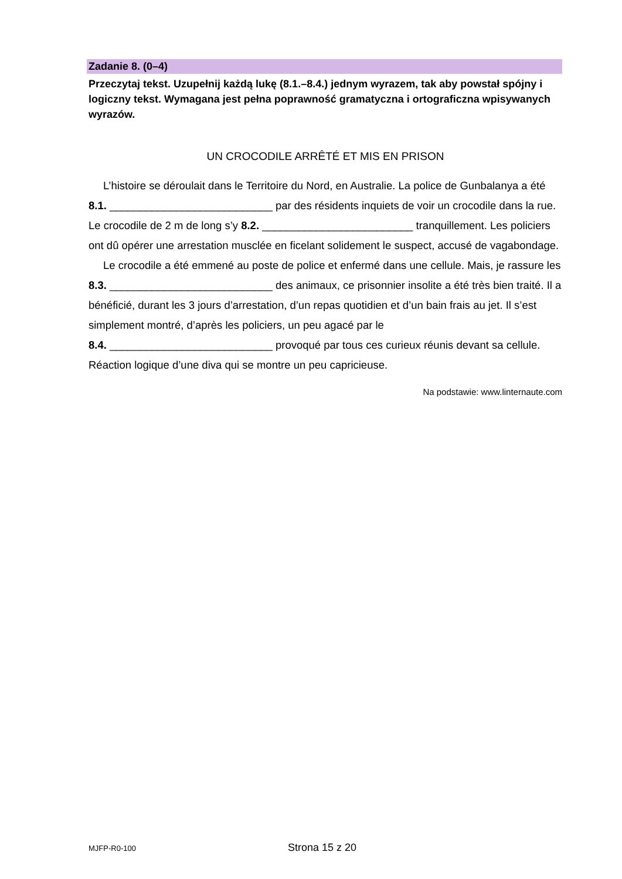Zadanie 8. (0–4)
Przeczytaj tekst. Uzupełnij każdą lukę (8.1.–8.4.) jednym wyrazem, tak aby powstał spójny i logiczny tekst. Wymagana jest pełna poprawność gramatyczna i ortograficzna wpisywanych wyrazów.
UN CROCODILE ARRÊTÉ ET MIS EN PRISON
L’histoire se déroulait dans le Territoire du Nord, en Australie. La police de Gunbalanya a été 8.1. ___________________________ par des résidents inquiets de voir un crocodile dans la rue. Le crocodile de 2 m de long s’y 8.2. _________________________ tranquillement. Les policiers ont dû opérer une arrestation musclée en ficelant solidement le suspect, accusé de vagabondage.
Le crocodile a été emmené au poste de police et enfermé dans une cellule. Mais, je rassure les 8.3. ___________________________ des animaux, ce prisonnier insolite a été très bien traité. Il a bénéficié, durant les 3 jours d’arrestation, d’un repas quotidien et d’un bain frais au jet. Il s’est simplement montré, d’après les policiers, un peu agacé par le
8.4. ___________________________ provoqué par tous ces curieux réunis devant sa cellule. Réaction logique d’une diva qui se montre un peu capricieuse.
Na podstawie: www.linternaute.com
MJFP-R0-100 Strona 15 z 20